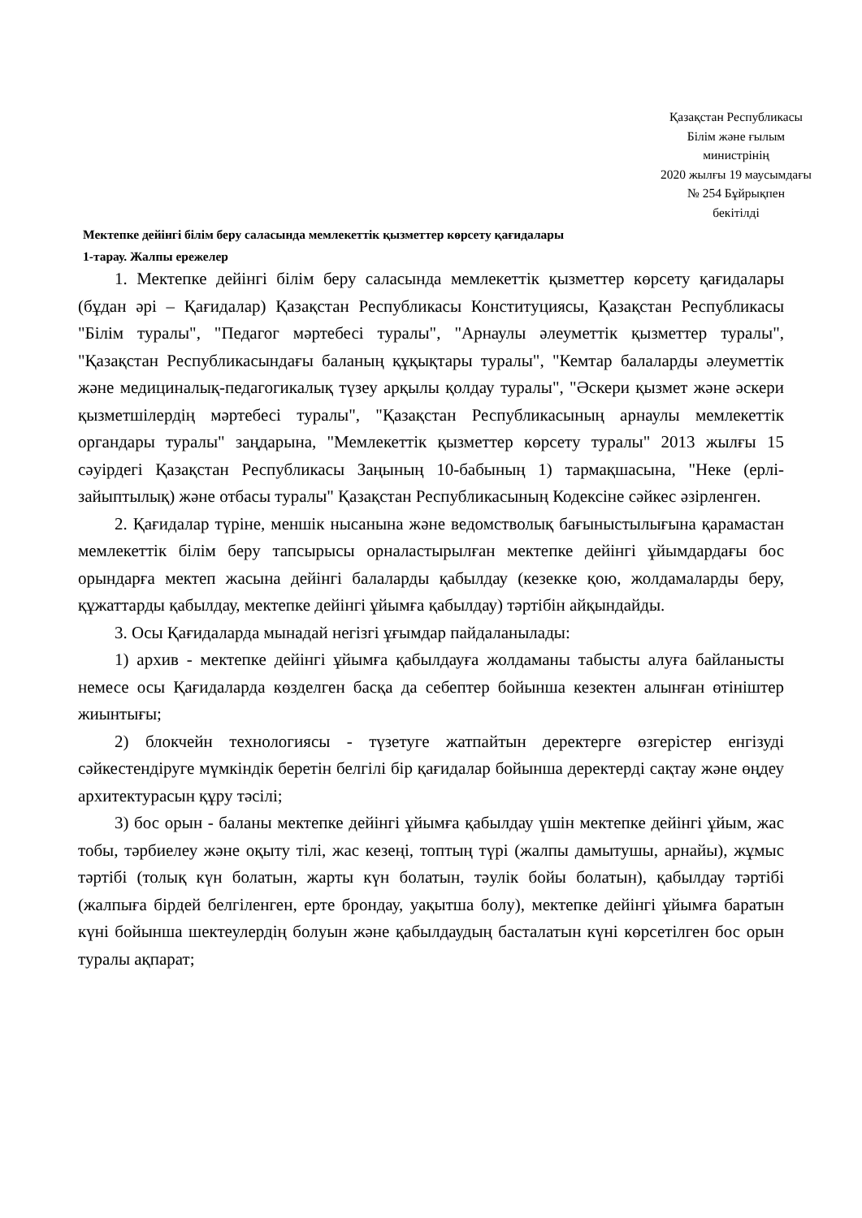Қазақстан Республикасы
Білім және ғылым
министрінің
2020 жылғы 19 маусымдағы
№ 254 Бұйрықпен
бекітілді
Мектепке дейінгі білім беру саласында мемлекеттік қызметтер көрсету қағидалары
1-тарау. Жалпы ережелер
1. Мектепке дейінгі білім беру саласында мемлекеттік қызметтер көрсету қағидалары (бұдан әрі – Қағидалар) Қазақстан Республикасы Конституциясы, Қазақстан Республикасы "Білім туралы", "Педагог мәртебесі туралы", "Арнаулы әлеуметтік қызметтер туралы", "Қазақстан Республикасындағы баланың құқықтары туралы", "Кемтар балаларды әлеуметтік және медициналық-педагогикалық түзеу арқылы қолдау туралы", "Әскери қызмет және әскери қызметшілердің мәртебесі туралы", "Қазақстан Республикасының арнаулы мемлекеттік органдары туралы" заңдарына, "Мемлекеттік қызметтер көрсету туралы" 2013 жылғы 15 сәуірдегі Қазақстан Республикасы Заңының 10-бабының 1) тармақшасына, "Неке (ерлі-зайыптылық) және отбасы туралы" Қазақстан Республикасының Кодексіне сәйкес әзірленген.
2. Қағидалар түріне, меншік нысанына және ведомстволық бағыныстылығына қарамастан мемлекеттік білім беру тапсырысы орналастырылған мектепке дейінгі ұйымдардағы бос орындарға мектеп жасына дейінгі балаларды қабылдау (кезекке қою, жолдамаларды беру, құжаттарды қабылдау, мектепке дейінгі ұйымға қабылдау) тәртібін айқындайды.
3. Осы Қағидаларда мынадай негізгі ұғымдар пайдаланылады:
1) архив - мектепке дейінгі ұйымға қабылдауға жолдаманы табысты алуға байланысты немесе осы Қағидаларда көзделген басқа да себептер бойынша кезектен алынған өтініштер жиынтығы;
2) блокчейн технологиясы - түзетуге жатпайтын деректерге өзгерістер енгізуді сәйкестендіруге мүмкіндік беретін белгілі бір қағидалар бойынша деректерді сақтау және өңдеу архитектурасын құру тәсілі;
3) бос орын - баланы мектепке дейінгі ұйымға қабылдау үшін мектепке дейінгі ұйым, жас тобы, тәрбиелеу және оқыту тілі, жас кезеңі, топтың түрі (жалпы дамытушы, арнайы), жұмыс тәртібі (толық күн болатын, жарты күн болатын, тәулік бойы болатын), қабылдау тәртібі (жалпыға бірдей белгіленген, ерте брондау, уақытша болу), мектепке дейінгі ұйымға баратын күні бойынша шектеулердің болуын және қабылдаудың басталатын күні көрсетілген бос орын туралы ақпарат;